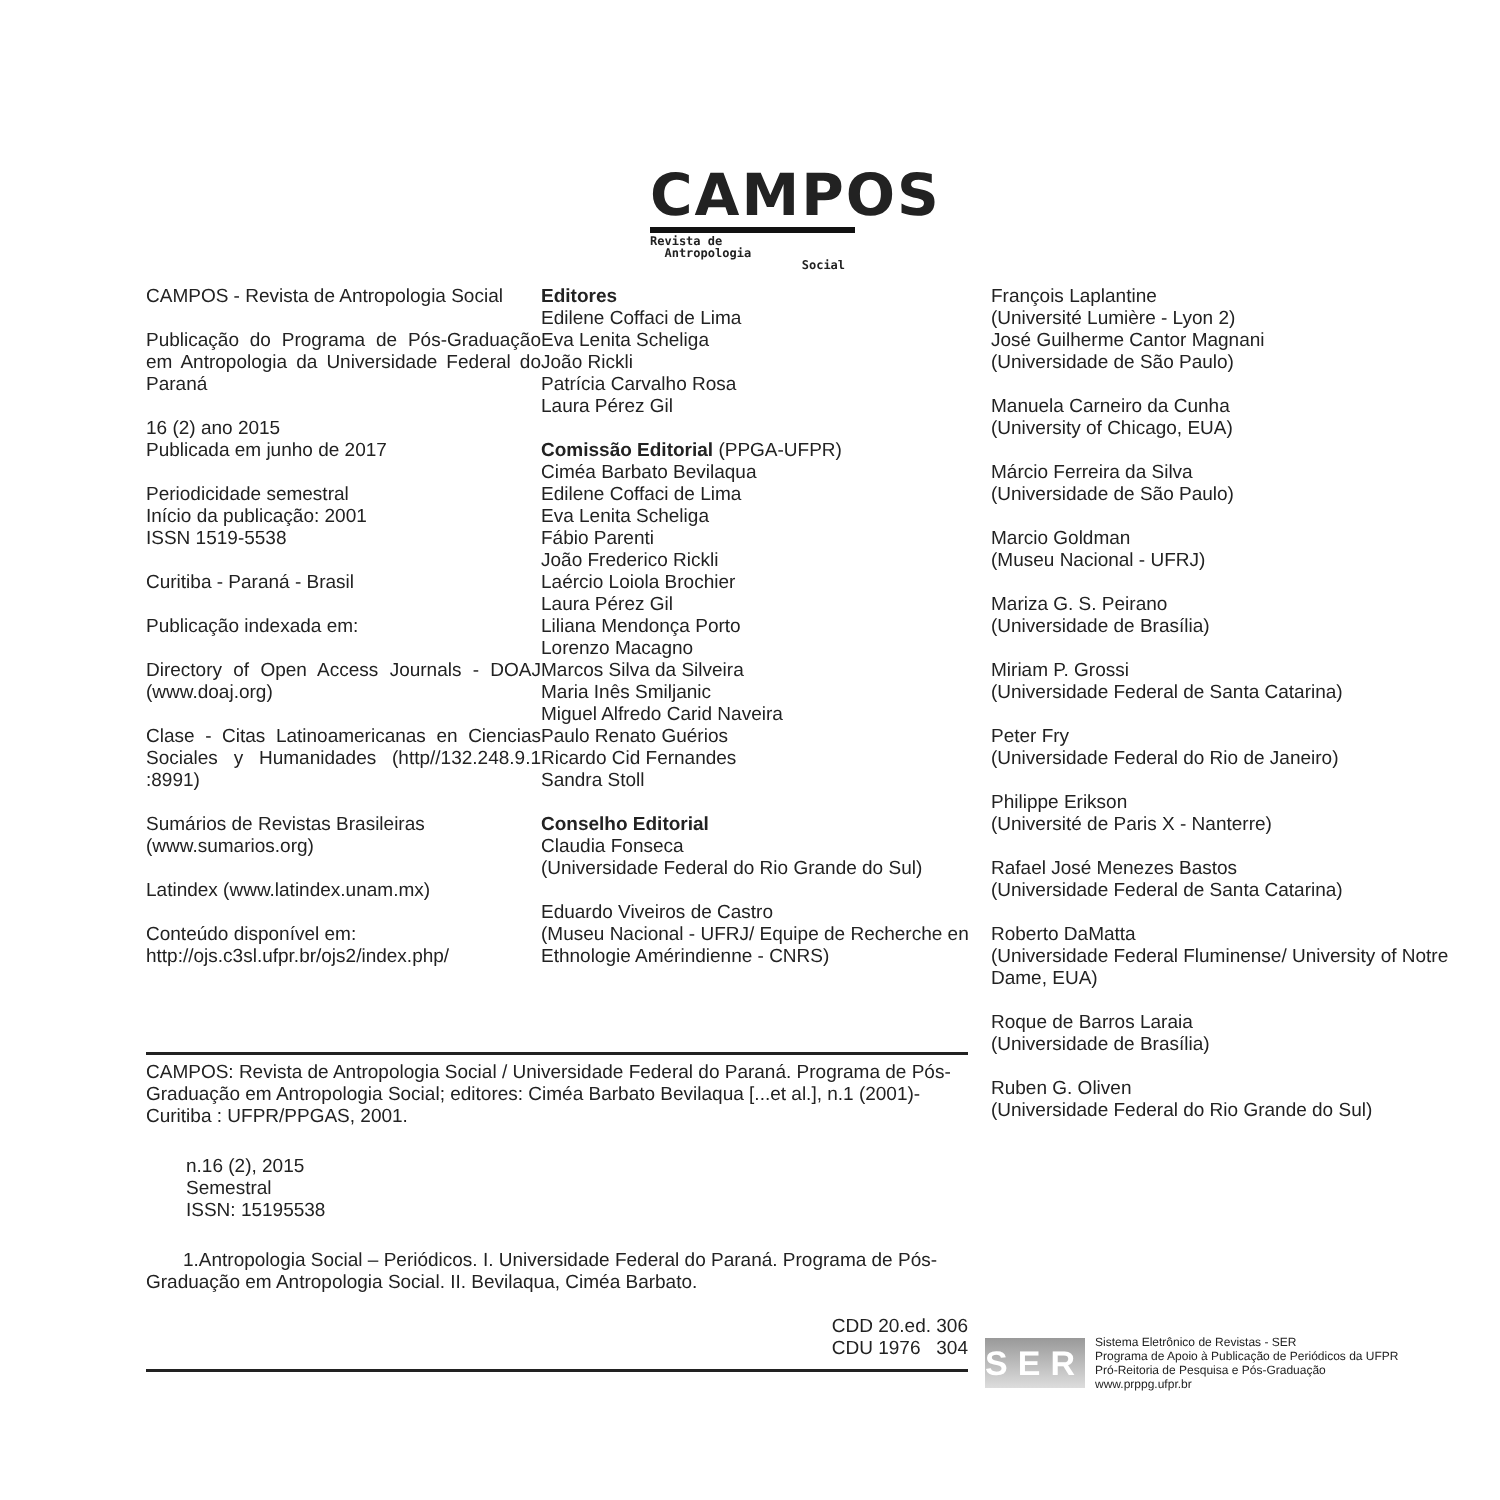CAMPOS
Revista de
Antropologia
Social
CAMPOS - Revista de Antropologia Social
Publicação do Programa de Pós-Graduação em Antropologia da Universidade Federal do Paraná
16 (2) ano 2015
Publicada em junho de 2017
Periodicidade semestral
Início da publicação: 2001
ISSN 1519-5538
Curitiba - Paraná - Brasil
Publicação indexada em:
Directory of Open Access Journals - DOAJ (www.doaj.org)
Clase - Citas Latinoamericanas en Ciencias Sociales y Humanidades (http//132.248.9.1 :8991)
Sumários de Revistas Brasileiras (www.sumarios.org)
Latindex (www.latindex.unam.mx)
Conteúdo disponível em:
http://ojs.c3sl.ufpr.br/ojs2/index.php/
Editores
Edilene Coffaci de Lima
Eva Lenita Scheliga
João Rickli
Patrícia Carvalho Rosa
Laura Pérez Gil
Comissão Editorial (PPGA-UFPR)
Ciméa Barbato Bevilaqua
Edilene Coffaci de Lima
Eva Lenita Scheliga
Fábio Parenti
João Frederico Rickli
Laércio Loiola Brochier
Laura Pérez Gil
Liliana Mendonça Porto
Lorenzo Macagno
Marcos Silva da Silveira
Maria Inês Smiljanic
Miguel Alfredo Carid Naveira
Paulo Renato Guérios
Ricardo Cid Fernandes
Sandra Stoll
Conselho Editorial
Claudia Fonseca
(Universidade Federal do Rio Grande do Sul)
Eduardo Viveiros de Castro
(Museu Nacional - UFRJ/ Equipe de Recherche en Ethnologie Amérindienne - CNRS)
François Laplantine
(Université Lumière - Lyon 2)
José Guilherme Cantor Magnani
(Universidade de São Paulo)
Manuela Carneiro da Cunha
(University of Chicago, EUA)
Márcio Ferreira da Silva
(Universidade de São Paulo)
Marcio Goldman
(Museu Nacional - UFRJ)
Mariza G. S. Peirano
(Universidade de Brasília)
Miriam P. Grossi
(Universidade Federal de Santa Catarina)
Peter Fry
(Universidade Federal do Rio de Janeiro)
Philippe Erikson
(Université de Paris X - Nanterre)
Rafael José Menezes Bastos
(Universidade Federal de Santa Catarina)
Roberto DaMatta
(Universidade Federal Fluminense/ University of Notre Dame, EUA)
Roque de Barros Laraia
(Universidade de Brasília)
Ruben G. Oliven
(Universidade Federal do Rio Grande do Sul)
CAMPOS: Revista de Antropologia Social / Universidade Federal do Paraná. Programa de Pós-Graduação em Antropologia Social; editores: Ciméa Barbato Bevilaqua [...et al.], n.1 (2001)-
Curitiba : UFPR/PPGAS, 2001.
n.16 (2), 2015
Semestral
ISSN: 15195538
1.Antropologia Social – Periódicos. I. Universidade Federal do Paraná. Programa de Pós-Graduação em Antropologia Social. II. Bevilaqua, Ciméa Barbato.
CDD 20.ed. 306
CDU 1976 304
SER
Sistema Eletrônico de Revistas - SER
Programa de Apoio à Publicação de Periódicos da UFPR
Pró-Reitoria de Pesquisa e Pós-Graduação
www.prppg.ufpr.br